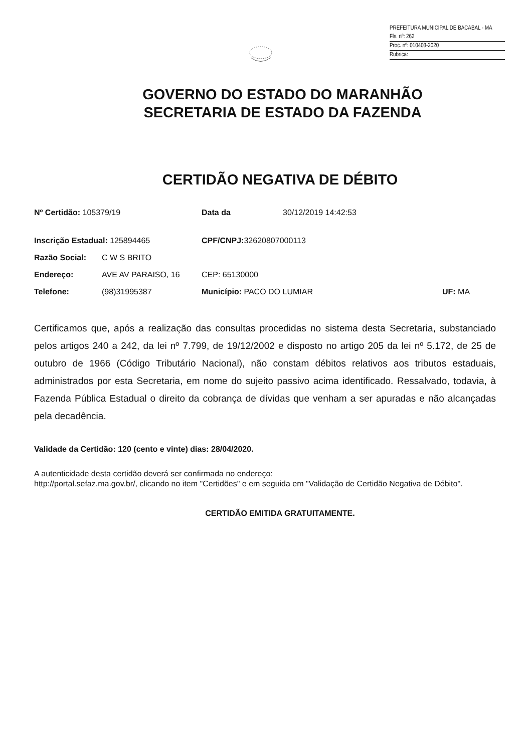PREFEITURA MUNICIPAL DE BACABAL - MA
Fls. nº: 262
Proc. nº: 010403-2020
Rubrica:
GOVERNO DO ESTADO DO MARANHÃO
SECRETARIA DE ESTADO DA FAZENDA
CERTIDÃO NEGATIVA DE DÉBITO
Nº Certidão: 105379/19 Data da 30/12/2019 14:42:53
Inscrição Estadual: 125894465 CPF/CNPJ: 32620807000113
Razão Social: C W S BRITO
Endereço: AVE AV PARAISO, 16 CEP: 65130000
Telefone: (98)31995387 Município: PACO DO LUMIAR UF: MA
Certificamos que, após a realização das consultas procedidas no sistema desta Secretaria, substanciado pelos artigos 240 a 242, da lei nº 7.799, de 19/12/2002 e disposto no artigo 205 da lei nº 5.172, de 25 de outubro de 1966 (Código Tributário Nacional), não constam débitos relativos aos tributos estaduais, administrados por esta Secretaria, em nome do sujeito passivo acima identificado. Ressalvado, todavia, à Fazenda Pública Estadual o direito da cobrança de dívidas que venham a ser apuradas e não alcançadas pela decadência.
Validade da Certidão: 120 (cento e vinte) dias: 28/04/2020.
A autenticidade desta certidão deverá ser confirmada no endereço:
http://portal.sefaz.ma.gov.br/, clicando no item "Certidões" e em seguida em "Validação de Certidão Negativa de Débito".
CERTIDÃO EMITIDA GRATUITAMENTE.